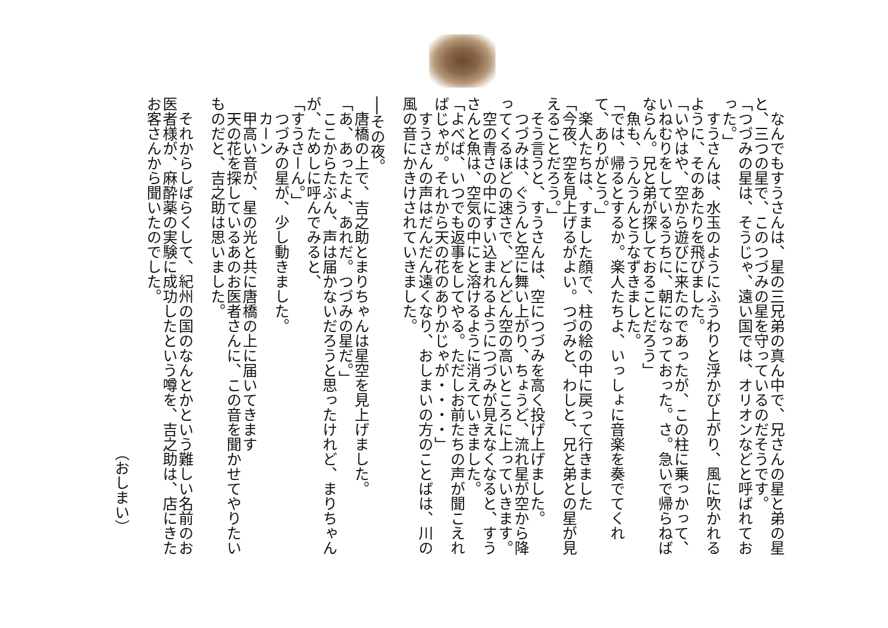なんでもすうさんは、星の三兄弟の真ん中で、兄さんの星と弟の星と、三つの星で、このつづみの星を守っているのだそうです。
「つづみの星は、そうじゃ、遠い国では、オリオンなどと呼ばれておった。」
すうさんは、水玉のようにふうわりと浮かび上がり、風に吹かれるように、そのあたりを飛びました。
「いやはや、空から遊びに来たのであったが、この柱に乗っかって、いねむりをしているうちに、朝になっておった。さ。急いで帰らねばならん。兄と弟が探しておることだろう」
魚も、うんうんとうなずきました。
「では、帰るとするか。楽人たちよ、いっしょに音楽を奏でてくれて、ありがとう。」
楽人たちは、すました顔で、柱の絵の中に戻って行きました
「今夜、空を見上げるがよい。つづみと、わしと、兄と弟との星が見えることだろう。」
そう言うと、すうさんは、空につづみを高く投げ上げました。
つづみは、ぐうんと空に舞い上がり、ちょうど、流れ星が空から降ってくるほどの速さで、どんどん空の高いところに上っていきます。
空の青さの中にすい込まれるようにつづみが見えなくなると、すうさんと魚は、空気の中にと溶けるように消えていきました。
「よべば、いつでも返事をしてやる。ただしお前たちの声が聞こえればじゃが。それから天の花のありかじゃが・・・・」
すうさんの声はだんだん遠くなり、おしまいの方のことばは、川の風の音にかきけされていきました。
──その夜。
唐橋の上で、吉之助とまりちゃんは星空を見上げました。
「あ、あったよ、あれだ。つづみの星だ。」
ここからたぶん、声は届かないだろうと思ったけれど、まりちゃんが、ためしに呼んでみると、
「すうさーん。」
つづみの星が、少し動きました。
カーン
甲高い音が、星の光と共に唐橋の上に届いてきます
天の花を探しているあのお医者さんに、この音を聞かせてやりたいものだと、吉之助は思いました。
それからしばらくして、紀州の国のなんとかという難しい名前のお医者様が、麻酔薬の実験に成功したという噂を、吉之助は、店にきたお客さんから聞いたのでした。
（おしまい）